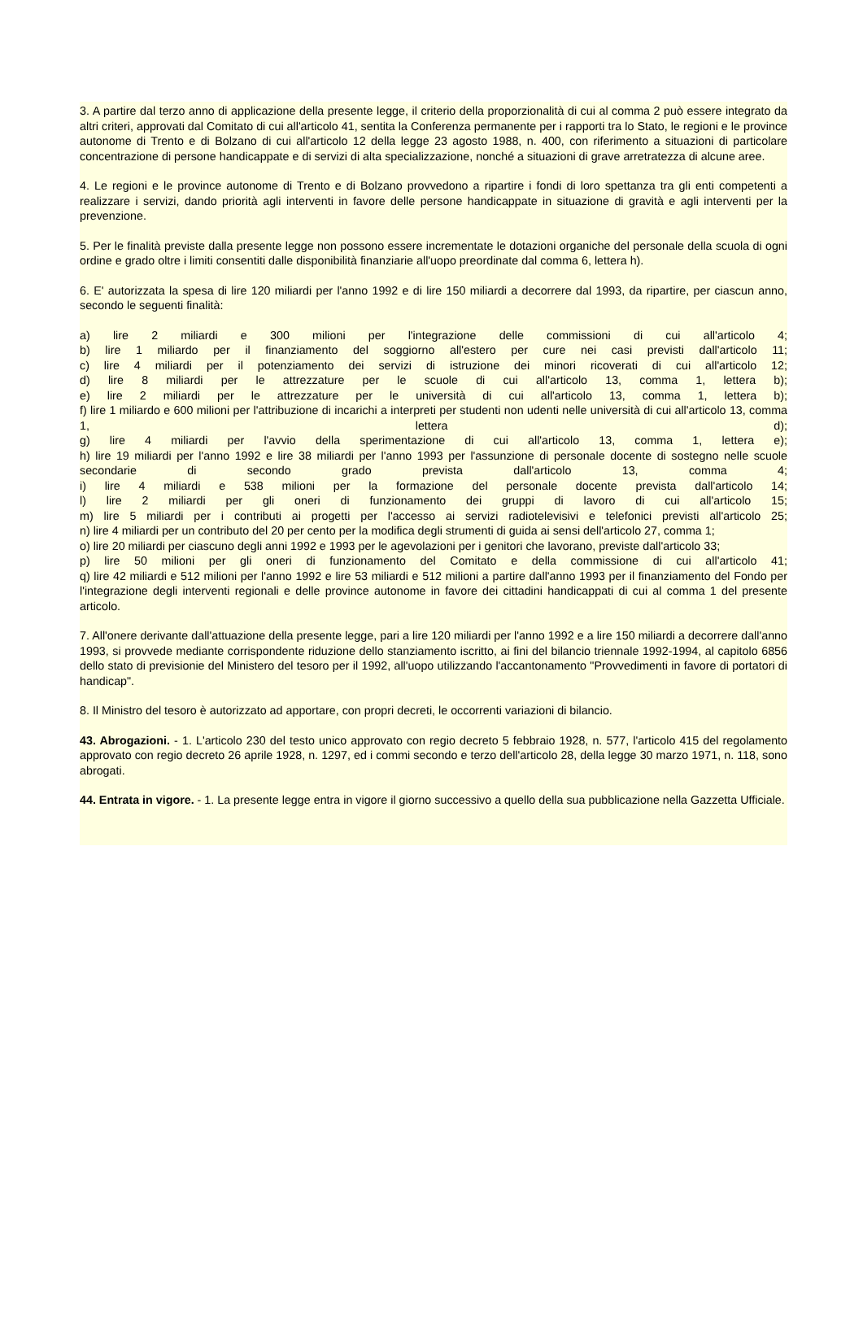3. A partire dal terzo anno di applicazione della presente legge, il criterio della proporzionalità di cui al comma 2 può essere integrato da altri criteri, approvati dal Comitato di cui all'articolo 41, sentita la Conferenza permanente per i rapporti tra lo Stato, le regioni e le province autonome di Trento e di Bolzano di cui all'articolo 12 della legge 23 agosto 1988, n. 400, con riferimento a situazioni di particolare concentrazione di persone handicappate e di servizi di alta specializzazione, nonché a situazioni di grave arretratezza di alcune aree.
4. Le regioni e le province autonome di Trento e di Bolzano provvedono a ripartire i fondi di loro spettanza tra gli enti competenti a realizzare i servizi, dando priorità agli interventi in favore delle persone handicappate in situazione di gravità e agli interventi per la prevenzione.
5. Per le finalità previste dalla presente legge non possono essere incrementate le dotazioni organiche del personale della scuola di ogni ordine e grado oltre i limiti consentiti dalle disponibilità finanziarie all'uopo preordinate dal comma 6, lettera h).
6. E' autorizzata la spesa di lire 120 miliardi per l'anno 1992 e di lire 150 miliardi a decorrere dal 1993, da ripartire, per ciascun anno, secondo le seguenti finalità:
a) lire 2 miliardi e 300 milioni per l'integrazione delle commissioni di cui all'articolo 4;
b) lire 1 miliardo per il finanziamento del soggiorno all'estero per cure nei casi previsti dall'articolo 11;
c) lire 4 miliardi per il potenziamento dei servizi di istruzione dei minori ricoverati di cui all'articolo 12;
d) lire 8 miliardi per le attrezzature per le scuole di cui all'articolo 13, comma 1, lettera b);
e) lire 2 miliardi per le attrezzature per le università di cui all'articolo 13, comma 1, lettera b);
f) lire 1 miliardo e 600 milioni per l'attribuzione di incarichi a interpreti per studenti non udenti nelle università di cui all'articolo 13, comma 1, lettera d);
g) lire 4 miliardi per l'avvio della sperimentazione di cui all'articolo 13, comma 1, lettera e);
h) lire 19 miliardi per l'anno 1992 e lire 38 miliardi per l'anno 1993 per l'assunzione di personale docente di sostegno nelle scuole secondarie di secondo grado prevista dall'articolo 13, comma 4;
i) lire 4 miliardi e 538 milioni per la formazione del personale docente prevista dall'articolo 14;
l) lire 2 miliardi per gli oneri di funzionamento dei gruppi di lavoro di cui all'articolo 15;
m) lire 5 miliardi per i contributi ai progetti per l'accesso ai servizi radiotelevisivi e telefonici previsti all'articolo 25;
n) lire 4 miliardi per un contributo del 20 per cento per la modifica degli strumenti di guida ai sensi dell'articolo 27, comma 1;
o) lire 20 miliardi per ciascuno degli anni 1992 e 1993 per le agevolazioni per i genitori che lavorano, previste dall'articolo 33;
p) lire 50 milioni per gli oneri di funzionamento del Comitato e della commissione di cui all'articolo 41;
q) lire 42 miliardi e 512 milioni per l'anno 1992 e lire 53 miliardi e 512 milioni a partire dall'anno 1993 per il finanziamento del Fondo per l'integrazione degli interventi regionali e delle province autonome in favore dei cittadini handicappati di cui al comma 1 del presente articolo.
7. All'onere derivante dall'attuazione della presente legge, pari a lire 120 miliardi per l'anno 1992 e a lire 150 miliardi a decorrere dall'anno 1993, si provvede mediante corrispondente riduzione dello stanziamento iscritto, ai fini del bilancio triennale 1992-1994, al capitolo 6856 dello stato di previsionie del Ministero del tesoro per il 1992, all'uopo utilizzando l'accantonamento "Provvedimenti in favore di portatori di handicap".
8. Il Ministro del tesoro è autorizzato ad apportare, con propri decreti, le occorrenti variazioni di bilancio.
43. Abrogazioni. - 1. L'articolo 230 del testo unico approvato con regio decreto 5 febbraio 1928, n. 577, l'articolo 415 del regolamento approvato con regio decreto 26 aprile 1928, n. 1297, ed i commi secondo e terzo dell'articolo 28, della legge 30 marzo 1971, n. 118, sono abrogati.
44. Entrata in vigore. - 1. La presente legge entra in vigore il giorno successivo a quello della sua pubblicazione nella Gazzetta Ufficiale.